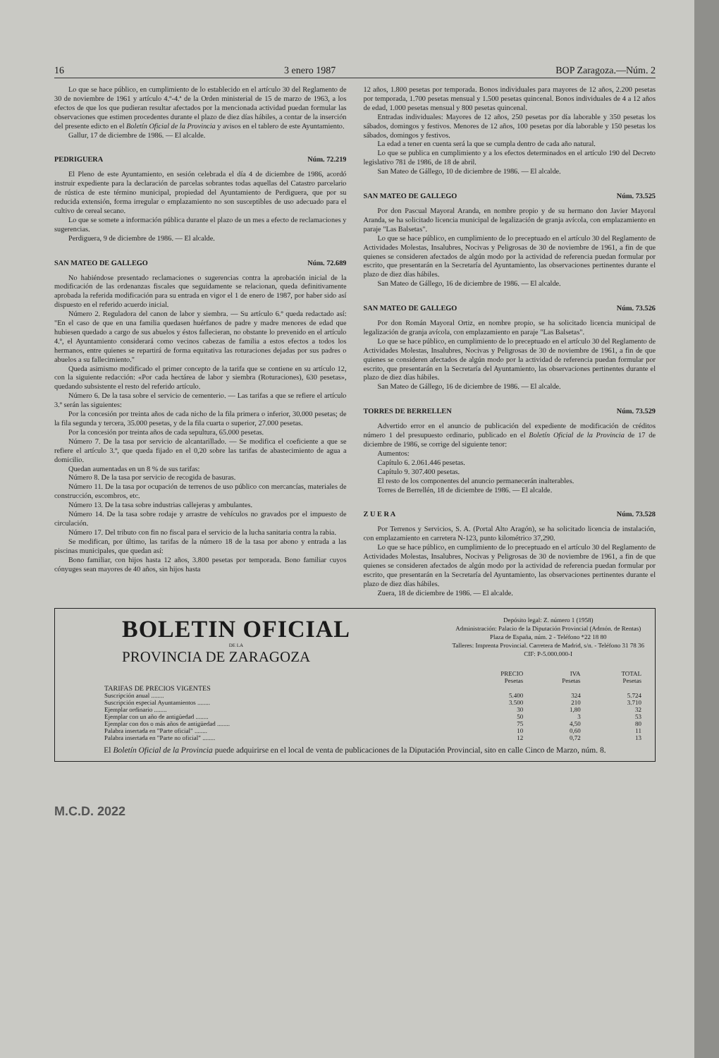16 3 enero 1987 BOP Zaragoza.—Núm. 2
Lo que se hace público, en cumplimiento de lo establecido en el artículo 30 del Reglamento de 30 de noviembre de 1961 y artículo 4.º-4.ª de la Orden ministerial de 15 de marzo de 1963, a los efectos de que los que pudieran resultar afectados por la mencionada actividad puedan formular las observaciones que estimen procedentes durante el plazo de diez días hábiles, a contar de la inserción del presente edicto en el Boletín Oficial de la Provincia y avisos en el tablero de este Ayuntamiento.
Gallur, 17 de diciembre de 1986. — El alcalde.
PEDRIGUERA Núm. 72.219
El Pleno de este Ayuntamiento, en sesión celebrada el día 4 de diciembre de 1986, acordó instruir expediente para la declaración de parcelas sobrantes todas aquellas del Catastro parcelario de rústica de este término municipal, propiedad del Ayuntamiento de Perdiguera, que por su reducida extensión, forma irregular o emplazamiento no son susceptibles de uso adecuado para el cultivo de cereal secano.
Lo que se somete a información pública durante el plazo de un mes a efecto de reclamaciones y sugerencias.
Perdiguera, 9 de diciembre de 1986. — El alcalde.
SAN MATEO DE GALLEGO Núm. 72.689
No habiéndose presentado reclamaciones o sugerencias contra la aprobación inicial de la modificación de las ordenanzas fiscales que seguidamente se relacionan, queda definitivamente aprobada la referida modificación para su entrada en vigor el 1 de enero de 1987, por haber sido así dispuesto en el referido acuerdo inicial.
Número 2. Reguladora del canon de labor y siembra. — Su artículo 6.º queda redactado así: "En el caso de que en una familia quedasen huérfanos de padre y madre menores de edad que hubiesen quedado a cargo de sus abuelos y éstos fallecieran, no obstante lo prevenido en el artículo 4.º, el Ayuntamiento considerará como vecinos cabezas de familia a estos efectos a todos los hermanos, entre quienes se repartirá de forma equitativa las roturaciones dejadas por sus padres o abuelos a su fallecimiento."
Queda asimismo modificado el primer concepto de la tarifa que se contiene en su artículo 12, con la siguiente redacción: «Por cada hectárea de labor y siembra (Roturaciones), 630 pesetas», quedando subsistente el resto del referido artículo.
Número 6. De la tasa sobre el servicio de cementerio. — Las tarifas a que se refiere el artículo 3.º serán las siguientes:
Por la concesión por treinta años de cada nicho de la fila primera o inferior, 30.000 pesetas; de la fila segunda y tercera, 35.000 pesetas, y de la fila cuarta o superior, 27.000 pesetas.
Por la concesión por treinta años de cada sepultura, 65.000 pesetas.
Número 7. De la tasa por servicio de alcantarillado. — Se modifica el coeficiente a que se refiere el artículo 3.º, que queda fijado en el 0,20 sobre las tarifas de abastecimiento de agua a domicilio.
Quedan aumentadas en un 8 % de sus tarifas:
Número 8. De la tasa por servicio de recogida de basuras.
Número 11. De la tasa por ocupación de terrenos de uso público con mercancías, materiales de construcción, escombros, etc.
Número 13. De la tasa sobre industrias callejeras y ambulantes.
Número 14. De la tasa sobre rodaje y arrastre de vehículos no gravados por el impuesto de circulación.
Número 17. Del tributo con fin no fiscal para el servicio de la lucha sanitaria contra la rabia.
Se modifican, por último, las tarifas de la número 18 de la tasa por abono y entrada a las piscinas municipales, que quedan así:
Bono familiar, con hijos hasta 12 años, 3.800 pesetas por temporada. Bono familiar cuyos cónyuges sean mayores de 40 años, sin hijos hasta
12 años, 1.800 pesetas por temporada. Bonos individuales para mayores de 12 años, 2.200 pesetas por temporada, 1.700 pesetas mensual y 1.500 pesetas quincenal. Bonos individuales de 4 a 12 años de edad, 1.000 pesetas mensual y 800 pesetas quincenal.
Entradas individuales: Mayores de 12 años, 250 pesetas por día laborable y 350 pesetas los sábados, domingos y festivos. Menores de 12 años, 100 pesetas por día laborable y 150 pesetas los sábados, domingos y festivos.
La edad a tener en cuenta será la que se cumpla dentro de cada año natural.
Lo que se publica en cumplimiento y a los efectos determinados en el artículo 190 del Decreto legislativo 781 de 1986, de 18 de abril.
San Mateo de Gállego, 10 de diciembre de 1986. — El alcalde.
SAN MATEO DE GALLEGO Núm. 73.525
Por don Pascual Mayoral Aranda, en nombre propio y de su hermano don Javier Mayoral Aranda, se ha solicitado licencia municipal de legalización de granja avícola, con emplazamiento en paraje "Las Balsetas".
Lo que se hace público, en cumplimiento de lo preceptuado en el artículo 30 del Reglamento de Actividades Molestas, Insalubres, Nocivas y Peligrosas de 30 de noviembre de 1961, a fin de que quienes se consideren afectados de algún modo por la actividad de referencia puedan formular por escrito, que presentarán en la Secretaría del Ayuntamiento, las observaciones pertinentes durante el plazo de diez días hábiles.
San Mateo de Gállego, 16 de diciembre de 1986. — El alcalde.
SAN MATEO DE GALLEGO Núm. 73.526
Por don Román Mayoral Ortiz, en nombre propio, se ha solicitado licencia municipal de legalización de granja avícola, con emplazamiento en paraje "Las Balsetas".
Lo que se hace público, en cumplimiento de lo preceptuado en el artículo 30 del Reglamento de Actividades Molestas, Insalubres, Nocivas y Peligrosas de 30 de noviembre de 1961, a fin de que quienes se consideren afectados de algún modo por la actividad de referencia puedan formular por escrito, que presentarán en la Secretaría del Ayuntamiento, las observaciones pertinentes durante el plazo de diez días hábiles.
San Mateo de Gállego, 16 de diciembre de 1986. — El alcalde.
TORRES DE BERRELLEN Núm. 73.529
Advertido error en el anuncio de publicación del expediente de modificación de créditos número 1 del presupuesto ordinario, publicado en el Boletín Oficial de la Provincia de 17 de diciembre de 1986, se corrige del siguiente tenor:
Aumentos:
Capítulo 6. 2.061.446 pesetas.
Capítulo 9. 307.400 pesetas.
El resto de los componentes del anuncio permanecerán inalterables.
Torres de Berrellén, 18 de diciembre de 1986. — El alcalde.
Z U E R A Núm. 73.528
Por Terrenos y Servicios, S. A. (Portal Alto Aragón), se ha solicitado licencia de instalación, con emplazamiento en carretera N-123, punto kilométrico 37,290.
Lo que se hace público, en cumplimiento de lo preceptuado en el artículo 30 del Reglamento de Actividades Molestas, Insalubres, Nocivas y Peligrosas de 30 de noviembre de 1961, a fin de que quienes se consideren afectados de algún modo por la actividad de referencia puedan formular por escrito, que presentarán en la Secretaría del Ayuntamiento, las observaciones pertinentes durante el plazo de diez días hábiles.
Zuera, 18 de diciembre de 1986. — El alcalde.
BOLETIN OFICIAL
DE LA
PROVINCIA DE ZARAGOZA
Depósito legal: Z. número 1 (1958)
Administración: Palacio de la Diputación Provincial (Admón. de Rentas)
Plaza de España, núm. 2 - Teléfono *22 18 80
Talleres: Imprenta Provincial. Carretera de Madrid, s/n. - Teléfono 31 78 36
CIF: P-5.000.000-I
| | PRECIO Pesetas | IVA Pesetas | TOTAL Pesetas |
| --- | --- | --- | --- |
| TARIFAS DE PRECIOS VIGENTES | | | |
| Suscripción anual ........ | 5.400 | 324 | 5.724 |
| Suscripción especial Ayuntamientos ........ | 3.500 | 210 | 3.710 |
| Ejemplar ordinario ........ | 30 | 1,80 | 32 |
| Ejemplar con un año de antigüedad ........ | 50 | 3 | 53 |
| Ejemplar con dos o más años de antigüedad ........ | 75 | 4,50 | 80 |
| Palabra insertada en "Parte oficial" ........ | 10 | 0,60 | 11 |
| Palabra insertada en "Parte no oficial" ........ | 12 | 0,72 | 13 |
El Boletín Oficial de la Provincia puede adquirirse en el local de venta de publicaciones de la Diputación Provincial, sito en calle Cinco de Marzo, núm. 8.
M.C.D. 2022